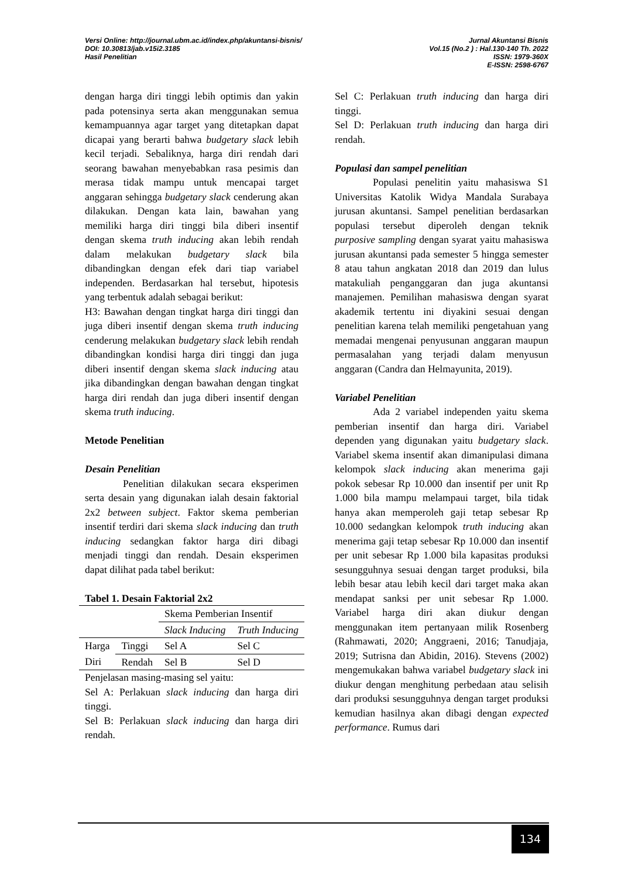Versi Online: http://journal.ubm.ac.id/index.php/akuntansi-bisnis/
DOI: 10.30813/jab.v15i2.3185
Hasil Penelitian
Jurnal Akuntansi Bisnis
Vol.15 (No.2 ) : Hal.130-140 Th. 2022
ISSN: 1979-360X
E-ISSN: 2598-6767
dengan harga diri tinggi lebih optimis dan yakin pada potensinya serta akan menggunakan semua kemampuannya agar target yang ditetapkan dapat dicapai yang berarti bahwa budgetary slack lebih kecil terjadi. Sebaliknya, harga diri rendah dari seorang bawahan menyebabkan rasa pesimis dan merasa tidak mampu untuk mencapai target anggaran sehingga budgetary slack cenderung akan dilakukan. Dengan kata lain, bawahan yang memiliki harga diri tinggi bila diberi insentif dengan skema truth inducing akan lebih rendah dalam melakukan budgetary slack bila dibandingkan dengan efek dari tiap variabel independen. Berdasarkan hal tersebut, hipotesis yang terbentuk adalah sebagai berikut:
H3: Bawahan dengan tingkat harga diri tinggi dan juga diberi insentif dengan skema truth inducing cenderung melakukan budgetary slack lebih rendah dibandingkan kondisi harga diri tinggi dan juga diberi insentif dengan skema slack inducing atau jika dibandingkan dengan bawahan dengan tingkat harga diri rendah dan juga diberi insentif dengan skema truth inducing.
Metode Penelitian
Desain Penelitian
Penelitian dilakukan secara eksperimen serta desain yang digunakan ialah desain faktorial 2x2 between subject. Faktor skema pemberian insentif terdiri dari skema slack inducing dan truth inducing sedangkan faktor harga diri dibagi menjadi tinggi dan rendah. Desain eksperimen dapat dilihat pada tabel berikut:
Tabel 1. Desain Faktorial 2x2
| | | Skema Pemberian Insentif | |
| | | Slack Inducing | Truth Inducing |
| Harga | Tinggi | Sel A | Sel C |
| Diri | Rendah | Sel B | Sel D |
Penjelasan masing-masing sel yaitu:
Sel A: Perlakuan slack inducing dan harga diri tinggi.
Sel B: Perlakuan slack inducing dan harga diri rendah.
Sel C: Perlakuan truth inducing dan harga diri tinggi.
Sel D: Perlakuan truth inducing dan harga diri rendah.
Populasi dan sampel penelitian
Populasi penelitin yaitu mahasiswa S1 Universitas Katolik Widya Mandala Surabaya jurusan akuntansi. Sampel penelitian berdasarkan populasi tersebut diperoleh dengan teknik purposive sampling dengan syarat yaitu mahasiswa jurusan akuntansi pada semester 5 hingga semester 8 atau tahun angkatan 2018 dan 2019 dan lulus matakuliah penganggaran dan juga akuntansi manajemen. Pemilihan mahasiswa dengan syarat akademik tertentu ini diyakini sesuai dengan penelitian karena telah memiliki pengetahuan yang memadai mengenai penyusunan anggaran maupun permasalahan yang terjadi dalam menyusun anggaran (Candra dan Helmayunita, 2019).
Variabel Penelitian
Ada 2 variabel independen yaitu skema pemberian insentif dan harga diri. Variabel dependen yang digunakan yaitu budgetary slack. Variabel skema insentif akan dimanipulasi dimana kelompok slack inducing akan menerima gaji pokok sebesar Rp 10.000 dan insentif per unit Rp 1.000 bila mampu melampaui target, bila tidak hanya akan memperoleh gaji tetap sebesar Rp 10.000 sedangkan kelompok truth inducing akan menerima gaji tetap sebesar Rp 10.000 dan insentif per unit sebesar Rp 1.000 bila kapasitas produksi sesungguhnya sesuai dengan target produksi, bila lebih besar atau lebih kecil dari target maka akan mendapat sanksi per unit sebesar Rp 1.000. Variabel harga diri akan diukur dengan menggunakan item pertanyaan milik Rosenberg (Rahmawati, 2020; Anggraeni, 2016; Tanudjaja, 2019; Sutrisna dan Abidin, 2016). Stevens (2002) mengemukakan bahwa variabel budgetary slack ini diukur dengan menghitung perbedaan atau selisih dari produksi sesungguhnya dengan target produksi kemudian hasilnya akan dibagi dengan expected performance. Rumus dari
134